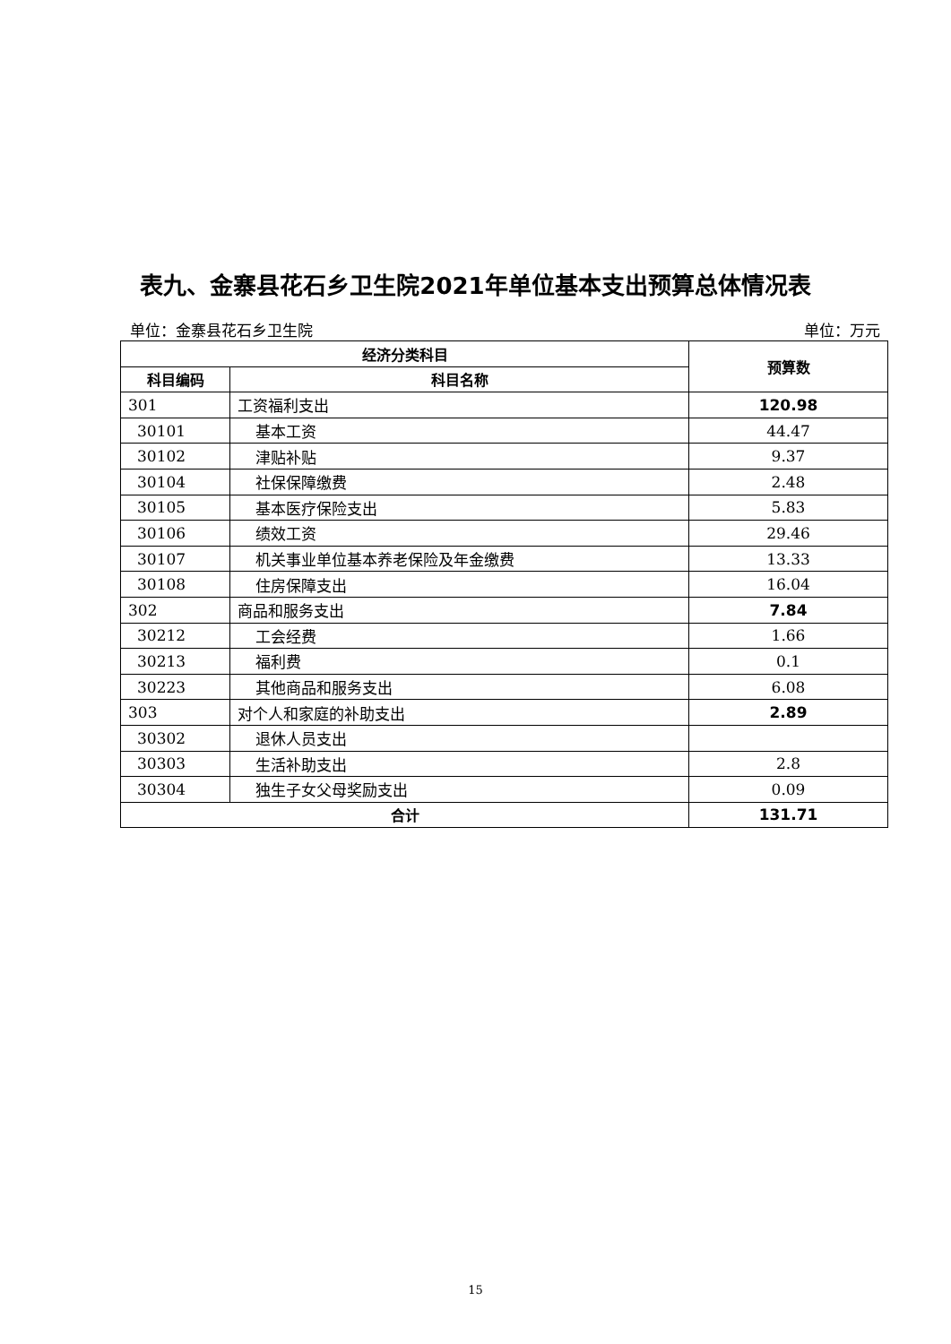表九、金寨县花石乡卫生院2021年单位基本支出预算总体情况表
单位：金寨县花石乡卫生院 单位：万元
| 经济分类科目 | | 预算数 |
| --- | --- | --- |
| 科目编码 | 科目名称 | |
| 301 | 工资福利支出 | 120.98 |
| 30101 | 基本工资 | 44.47 |
| 30102 | 津贴补贴 | 9.37 |
| 30104 | 社保保障缴费 | 2.48 |
| 30105 | 基本医疗保险支出 | 5.83 |
| 30106 | 绩效工资 | 29.46 |
| 30107 | 机关事业单位基本养老保险及年金缴费 | 13.33 |
| 30108 | 住房保障支出 | 16.04 |
| 302 | 商品和服务支出 | 7.84 |
| 30212 | 工会经费 | 1.66 |
| 30213 | 福利费 | 0.1 |
| 30223 | 其他商品和服务支出 | 6.08 |
| 303 | 对个人和家庭的补助支出 | 2.89 |
| 30302 | 退休人员支出 | |
| 30303 | 生活补助支出 | 2.8 |
| 30304 | 独生子女父母奖励支出 | 0.09 |
| 合计 | | 131.71 |
15